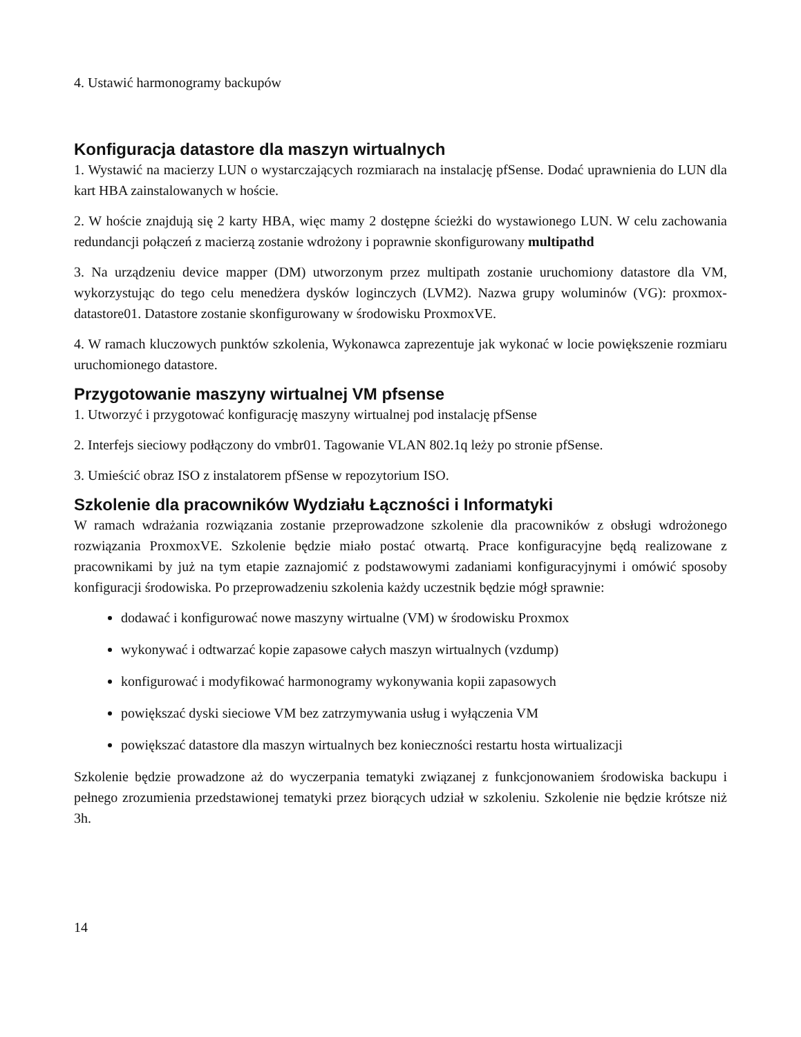4. Ustawić harmonogramy backupów
Konfiguracja datastore dla maszyn wirtualnych
1. Wystawić na macierzy LUN o wystarczających rozmiarach na instalację pfSense. Dodać uprawnienia do LUN dla kart HBA zainstalowanych w hoście.
2. W hoście znajdują się 2 karty HBA, więc mamy 2 dostępne ścieżki do wystawionego LUN. W celu zachowania redundancji połączeń z macierzą zostanie wdrożony i poprawnie skonfigurowany multipathd
3. Na urządzeniu device mapper (DM) utworzonym przez multipath zostanie uruchomiony datastore dla VM, wykorzystując do tego celu menedżera dysków loginczych (LVM2). Nazwa grupy woluminów (VG): proxmox-datastore01. Datastore zostanie skonfigurowany w środowisku ProxmoxVE.
4. W ramach kluczowych punktów szkolenia, Wykonawca zaprezentuje jak wykonać w locie powiększenie rozmiaru uruchomionego datastore.
Przygotowanie maszyny wirtualnej VM pfsense
1. Utworzyć i przygotować konfigurację maszyny wirtualnej pod instalację pfSense
2. Interfejs sieciowy podłączony do vmbr01. Tagowanie VLAN 802.1q leży po stronie pfSense.
3. Umieścić obraz ISO z instalatorem pfSense w repozytorium ISO.
Szkolenie dla pracowników Wydziału Łączności i Informatyki
W ramach wdrażania rozwiązania zostanie przeprowadzone szkolenie dla pracowników z obsługi wdrożonego rozwiązania ProxmoxVE. Szkolenie będzie miało postać otwartą. Prace konfiguracyjne będą realizowane z pracownikami by już na tym etapie zaznajomić z podstawowymi zadaniami konfiguracyjnymi i omówić sposoby konfiguracji środowiska. Po przeprowadzeniu szkolenia każdy uczestnik będzie mógł sprawnie:
dodawać i konfigurować nowe maszyny wirtualne (VM) w środowisku Proxmox
wykonywać i odtwarzać kopie zapasowe całych maszyn wirtualnych (vzdump)
konfigurować i modyfikować harmonogramy wykonywania kopii zapasowych
powiększać dyski sieciowe VM bez zatrzymywania usług i wyłączenia VM
powiększać datastore dla maszyn wirtualnych bez konieczności restartu hosta wirtualizacji
Szkolenie będzie prowadzone aż do wyczerpania tematyki związanej z funkcjonowaniem środowiska backupu i pełnego zrozumienia przedstawionej tematyki przez biorących udział w szkoleniu. Szkolenie nie będzie krótsze niż 3h.
14